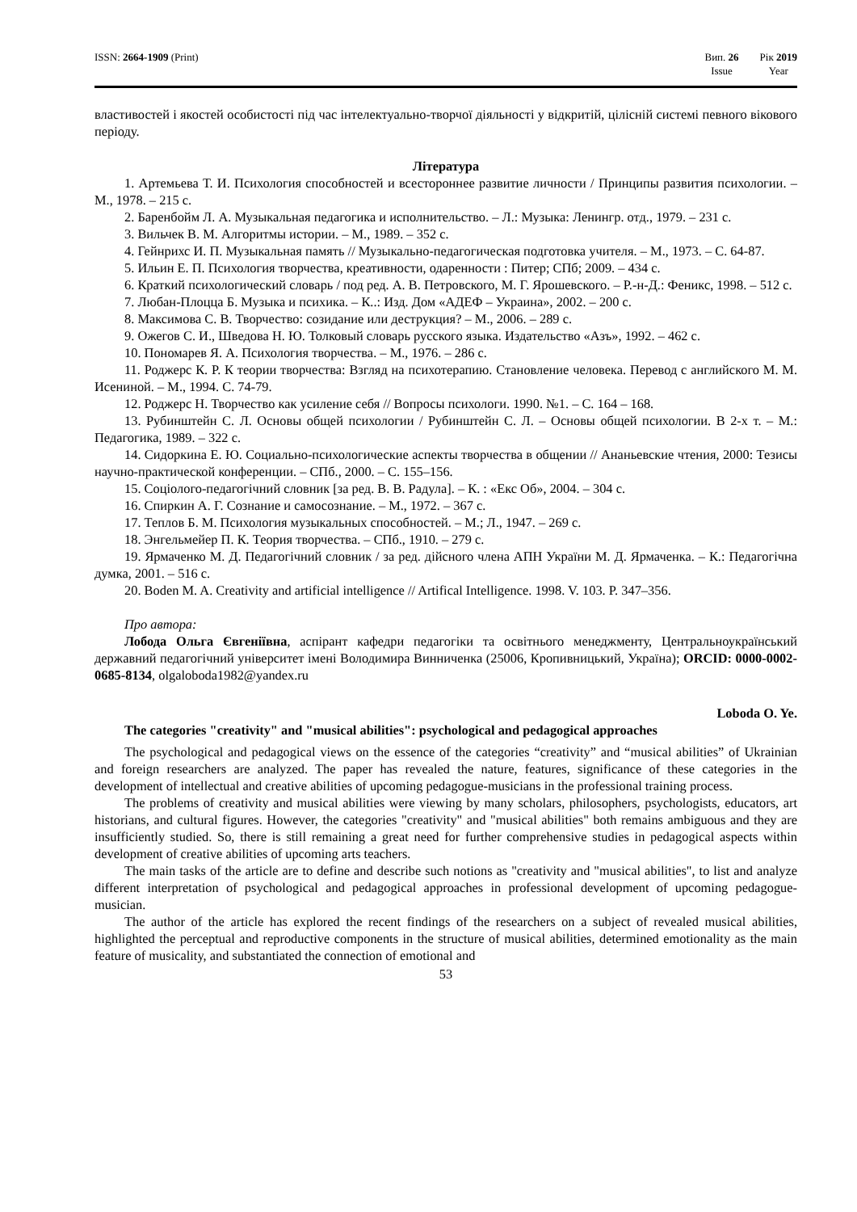ISSN: 2664-1909 (Print) Вип. 26
Issue
Рік 2019
Year
властивостей і якостей особистості під час інтелектуально-творчої діяльності у відкритій, цілісній системі певного вікового періоду.
Література
1. Артемьева Т. И. Психология способностей и всестороннее развитие личности / Принципы развития психологии. – М., 1978. – 215 с.
2. Баренбойм Л. А. Музыкальная педагогика и исполнительство. – Л.: Музыка: Ленингр. отд., 1979. – 231 с.
3. Вильчек В. М. Алгоритмы истории. – М., 1989. – 352 с.
4. Гейнрихс И. П. Музыкальная память // Музыкально-педагогическая подготовка учителя. – М., 1973. – С. 64-87.
5. Ильин Е. П. Психология творчества, креативности, одаренности : Питер; СПб; 2009. – 434 с.
6. Краткий психологический словарь / под ред. А. В. Петровского, М. Г. Ярошевского. – Р.-н-Д.: Феникс, 1998. – 512 с.
7. Любан-Плоцца Б. Музыка и психика. – К..: Изд. Дом «АДЕФ – Украина», 2002. – 200 с.
8. Максимова С. В. Творчество: созидание или деструкция? – М., 2006. – 289 с.
9. Ожегов С. И., Шведова Н. Ю. Толковый словарь русского языка. Издательство «Азъ», 1992. – 462 с.
10. Пономарев Я. А. Психология творчества. – М., 1976. – 286 с.
11. Роджерс К. Р. К теории творчества: Взгляд на психотерапию. Становление человека. Перевод с английского М. М. Исениной. – М., 1994. С. 74-79.
12. Роджерс Н. Творчество как усиление себя // Вопросы психологи. 1990. №1. – С. 164 – 168.
13. Рубинштейн С. Л. Основы общей психологии / Рубинштейн С. Л. – Основы общей психологии. В 2-х т. – М.: Педагогика, 1989. – 322 с.
14. Сидоркина Е. Ю. Социально-психологические аспекты творчества в общении // Ананьевские чтения, 2000: Тезисы научно-практической конференции. – СПб., 2000. – С. 155–156.
15. Соціолого-педагогічний словник [за ред. В. В. Радула]. – К. : «Екс Об», 2004. – 304 с.
16. Спиркин А. Г. Сознание и самосознание. – М., 1972. – 367 с.
17. Теплов Б. М. Психология музыкальных способностей. – М.; Л., 1947. – 269 с.
18. Энгельмейер П. К. Теория творчества. – СПб., 1910. – 279 с.
19. Ярмаченко М. Д. Педагогічний словник / за ред. дійсного члена АПН України М. Д. Ярмаченка. – К.: Педагогічна думка, 2001. – 516 с.
20. Boden M. A. Creativity and artificial intelligence // Artifical Intelligence. 1998. V. 103. P. 347–356.
Про автора:
Лобода Ольга Євгеніївна, аспірант кафедри педагогіки та освітнього менеджменту, Центральноукраїнський державний педагогічний університет імені Володимира Винниченка (25006, Кропивницький, Україна); ORCID: 0000-0002-0685-8134, olgaloboda1982@yandex.ru
Loboda O. Ye.
The categories "creativity" and "musical abilities": psychological and pedagogical approaches
The psychological and pedagogical views on the essence of the categories “creativity” and “musical abilities” of Ukrainian and foreign researchers are analyzed. The paper has revealed the nature, features, significance of these categories in the development of intellectual and creative abilities of upcoming pedagogue-musicians in the professional training process.
The problems of creativity and musical abilities were viewing by many scholars, philosophers, psychologists, educators, art historians, and cultural figures. However, the categories "creativity" and "musical abilities" both remains ambiguous and they are insufficiently studied. So, there is still remaining a great need for further comprehensive studies in pedagogical aspects within development of creative abilities of upcoming arts teachers.
The main tasks of the article are to define and describe such notions as "creativity and "musical abilities", to list and analyze different interpretation of psychological and pedagogical approaches in professional development of upcoming pedagogue-musician.
The author of the article has explored the recent findings of the researchers on a subject of revealed musical abilities, highlighted the perceptual and reproductive components in the structure of musical abilities, determined emotionality as the main feature of musicality, and substantiated the connection of emotional and
53